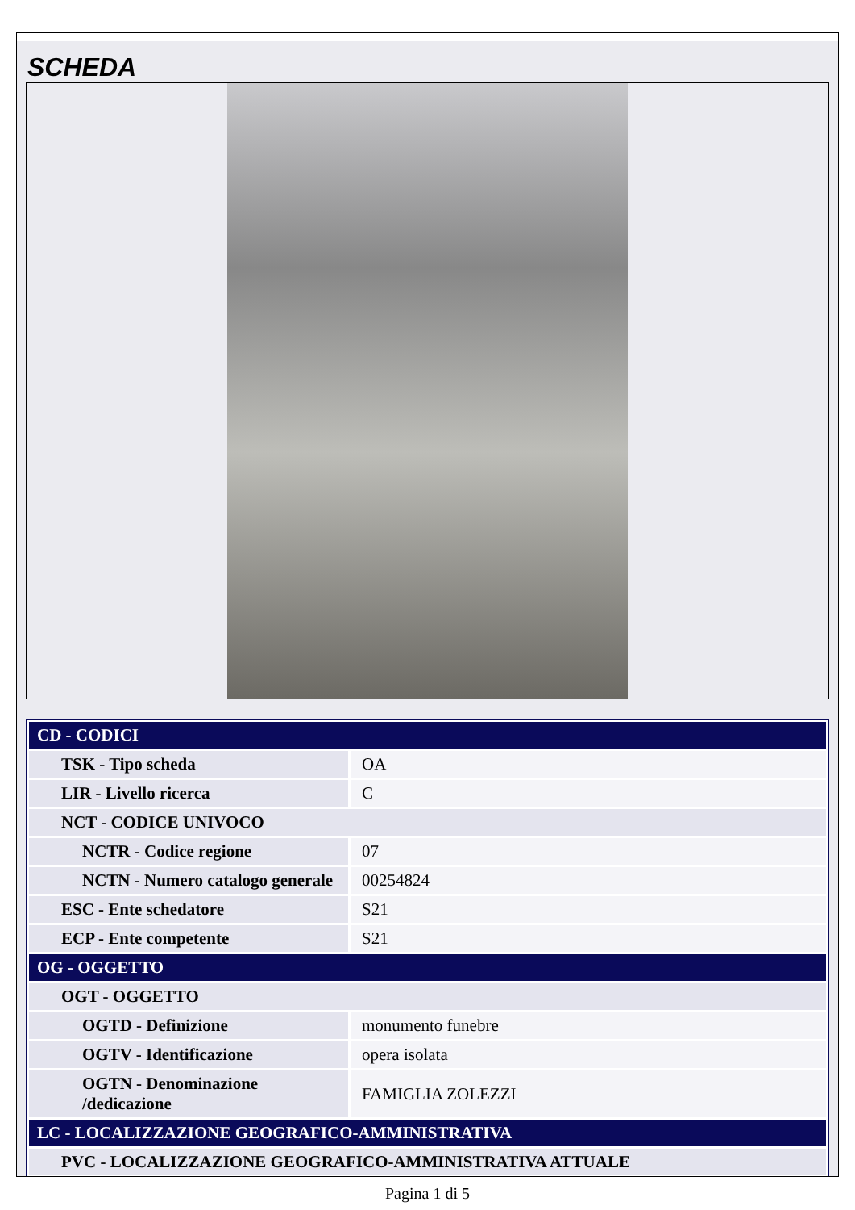SCHEDA
| CD - CODICI | |
| TSK - Tipo scheda | OA |
| LIR - Livello ricerca | C |
| NCT - CODICE UNIVOCO | |
| NCTR - Codice regione | 07 |
| NCTN - Numero catalogo generale | 00254824 |
| ESC - Ente schedatore | S21 |
| ECP - Ente competente | S21 |
| OG - OGGETTO | |
| OGT - OGGETTO | |
| OGTD - Definizione | monumento funebre |
| OGTV - Identificazione | opera isolata |
| OGTN - Denominazione /dedicazione | FAMIGLIA ZOLEZZI |
| LC - LOCALIZZAZIONE GEOGRAFICO-AMMINISTRATIVA | |
| PVC - LOCALIZZAZIONE GEOGRAFICO-AMMINISTRATIVA ATTUALE | |
Pagina 1 di 5